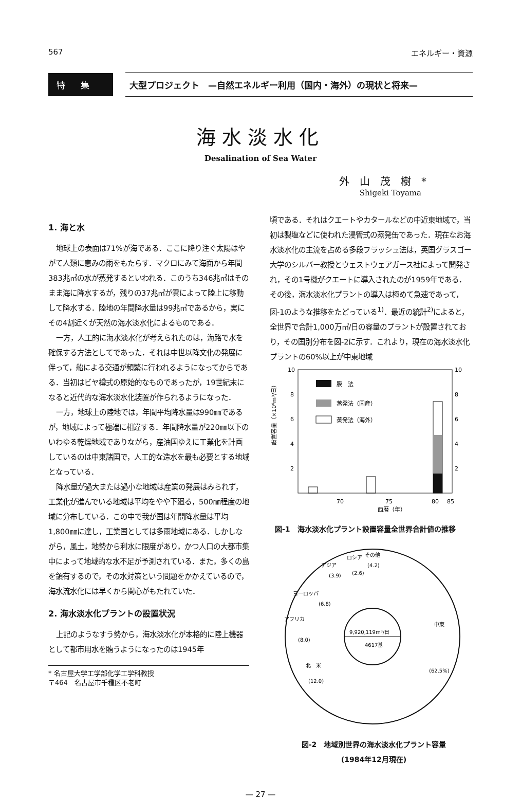567 エネルギー・資源
特集
大型プロジェクト　—自然エネルギー利用（国内・海外）の現状と将来—
海水淡水化
Desalination of Sea Water
外山茂樹*
Shigeki Toyama
1. 海と水
地球上の表面は71%が海である．ここに降り注ぐ太陽はやがて人類に恵みの雨をもたらす．マクロにみて海面から年間383兆㎥の水が蒸発するといわれる．このうち346兆㎥はそのまま海に降水するが，残りの37兆㎥が雲によって陸上に移動して降水する．陸地の年間降水量は99兆㎥であるから，実にその4割近くが天然の海水淡水化によるものである．
一方，人工的に海水淡水化が考えられたのは，海路で水を確保する方法としてであった．それは中世以降文化の発展に伴って，船による交通が頻繁に行われるようになってからである．当初はビヤ樽式の原始的なものであったが，19世紀末になると近代的な海水淡水化装置が作られるようになった．
一方，地球上の陸地では，年間平均降水量は990㎜であるが，地域によって極端に相違する．年間降水量が220㎜以下のいわゆる乾燥地域でありながら，産油国ゆえに工業化を計画しているのは中東諸国で，人工的な造水を最も必要とする地域となっている．
降水量が過大または過小な地域は産業の発展はみられず，工業化が進んでいる地域は平均をやや下廻る，500㎜程度の地域に分布している．この中で我が国は年間降水量は平均1,800㎜に達し，工業国としては多雨地域にある．しかしながら，風土，地勢から利水に限度があり，かつ人口の大都市集中によって地域的な水不足が予測されている．また，多くの島を領有するので，その水対策という問題をかかえているので，海水流水化には早くから関心がもたれていた．
2. 海水淡水化プラントの設置状況
上記のようなすう勢から，海水淡水化が本格的に陸上機器として都市用水を賄うようになったのは1945年
* 名古屋大学工学部化学工学科教授
〒464　名古屋市千種区不老町
頃である．それはクエートやカタールなどの中近東地域で，当初は製塩などに使われた浸管式の蒸発缶であった．現在なお海水淡水化の主流を占める多段フラッシュ法は，英国グラスゴー大学のシルバー教授とウェストウェアガース社によって開発され，その1号機がクエートに導入されたのが1959年である．その後，海水淡水化プラントの導入は極めて急速であって，図-1のような推移をたどっている<sup>1)</sup>．最近の統計<sup>2)</sup>によると，全世界で合計1,000万㎥/日の容量のプラントが設置されており，その国別分布を図-2に示す．これより，現在の海水淡水化プラントの60%以上が中東地域
設置容量（×10⁶m³/日）
10
8
6
4
2
10
8
6
4
2
70
75
80
85
西暦（年）
膜　法
蒸発法（国産）
蒸発法（海外）
図-1　海水淡水化プラント設置容量全世界合計値の推移
アフリカ
(8.0)
ヨーロッパ
(6.8)
アジア
(3.9)
ロシア
(2.6)
その他
(4.2)
北　米
(12.0)
中東
(62.5%)
9,920,119m³/日
4617基
図-2　地域別世界の海水淡水化プラント容量
(1984年12月現在)
— 27 —